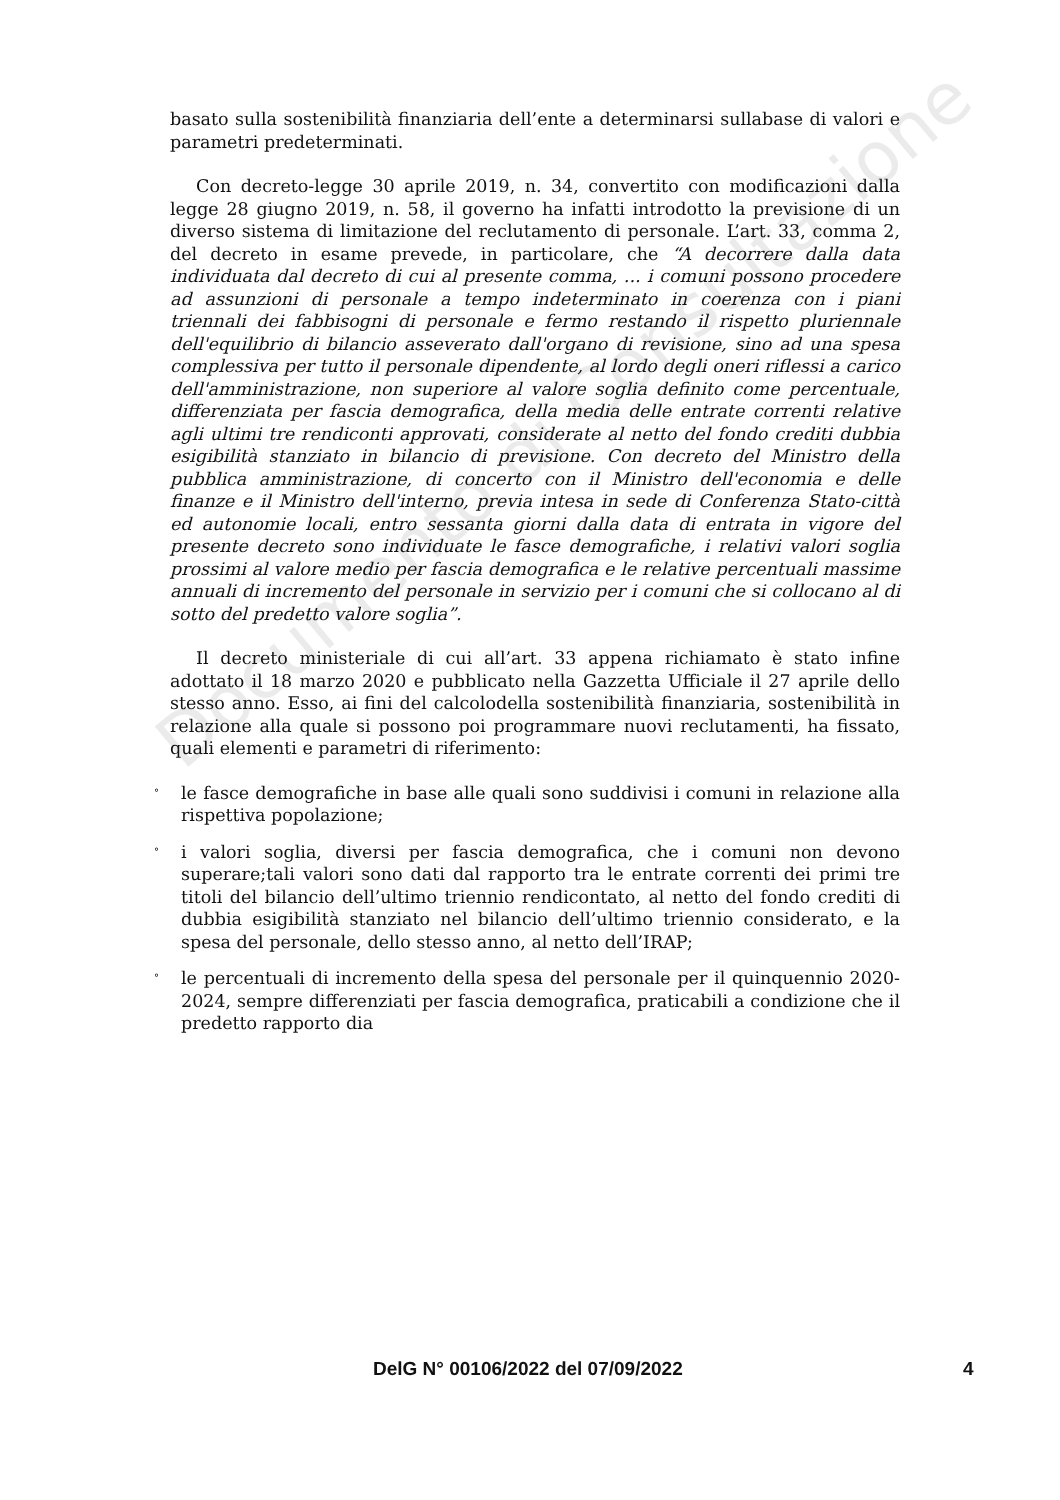Documento di Consultazione
basato sulla sostenibilità finanziaria dell’ente a determinarsi sullabase di valori e parametri predeterminati.
Con decreto-legge 30 aprile 2019, n. 34, convertito con modificazioni dalla legge 28 giugno 2019, n. 58, il governo ha infatti introdotto la previsione di un diverso sistema di limitazione del reclutamento di personale. L’art. 33, comma 2, del decreto in esame prevede, in particolare, che “A decorrere dalla data individuata dal decreto di cui al presente comma, ... i comuni possono procedere ad assunzioni di personale a tempo indeterminato in coerenza con i piani triennali dei fabbisogni di personale e fermo restando il rispetto pluriennale dell'equilibrio di bilancio asseverato dall'organo di revisione, sino ad una spesa complessiva per tutto il personale dipendente, al lordo degli oneri riflessi a carico dell'amministrazione, non superiore al valore soglia definito come percentuale, differenziata per fascia demografica, della media delle entrate correnti relative agli ultimi tre rendiconti approvati, considerate al netto del fondo crediti dubbia esigibilità stanziato in bilancio di previsione. Con decreto del Ministro della pubblica amministrazione, di concerto con il Ministro dell'economia e delle finanze e il Ministro dell'interno, previa intesa in sede di Conferenza Stato-città ed autonomie locali, entro sessanta giorni dalla data di entrata in vigore del presente decreto sono individuate le fasce demografiche, i relativi valori soglia prossimi al valore medio per fascia demografica e le relative percentuali massime annuali di incremento del personale in servizio per i comuni che si collocano al di sotto del predetto valore soglia”.
Il decreto ministeriale di cui all’art. 33 appena richiamato è stato infine adottato il 18 marzo 2020 e pubblicato nella Gazzetta Ufficiale il 27 aprile dello stesso anno. Esso, ai fini del calcolodella sostenibilità finanziaria, sostenibilità in relazione alla quale si possono poi programmare nuovi reclutamenti, ha fissato, quali elementi e parametri di riferimento:
° le fasce demografiche in base alle quali sono suddivisi i comuni in relazione alla rispettiva popolazione;
° i valori soglia, diversi per fascia demografica, che i comuni non devono superare;tali valori sono dati dal rapporto tra le entrate correnti dei primi tre titoli del bilancio dell’ultimo triennio rendicontato, al netto del fondo crediti di dubbia esigibilità stanziato nel bilancio dell’ultimo triennio considerato, e la spesa del personale, dello stesso anno, al netto dell’IRAP;
° le percentuali di incremento della spesa del personale per il quinquennio 2020-2024, sempre differenziati per fascia demografica, praticabili a condizione che il predetto rapporto dia
DelG N° 00106/2022 del 07/09/2022 4